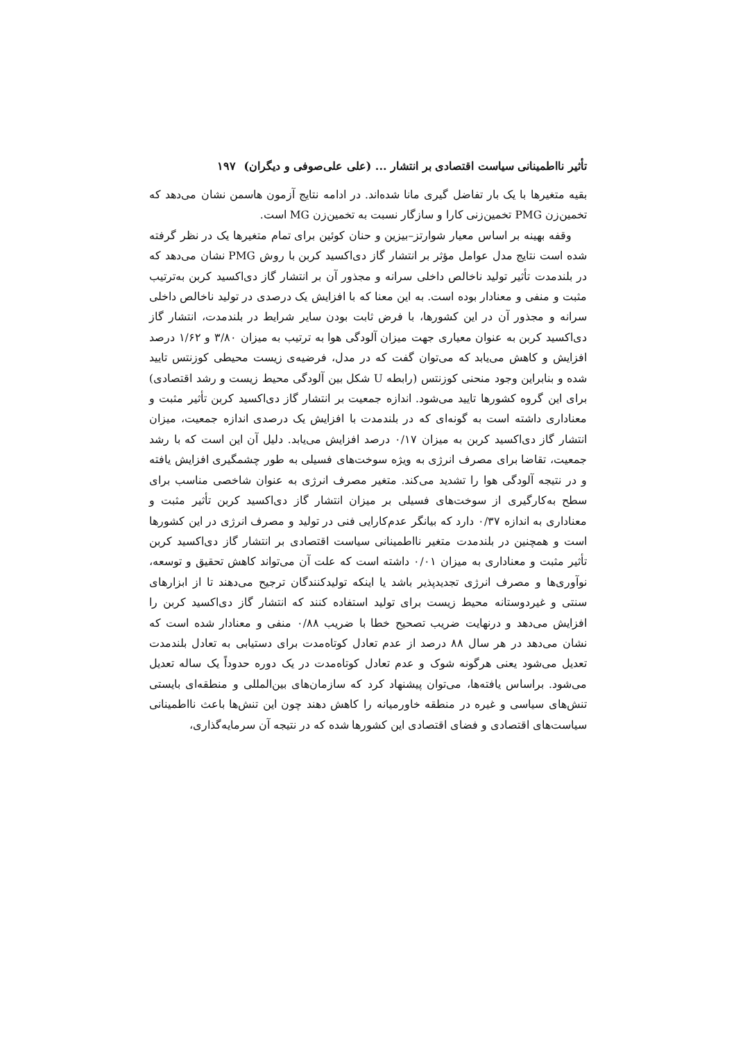تأثیر نااطمینانی سیاست اقتصادی بر انتشار ... (علی علی‌صوفی و دیگران) ۱۹۷
بقیه متغیرها با یک بار تفاضل گیری مانا شده‌اند. در ادامه نتایج آزمون هاسمن نشان می‌دهد که تخمین‌زن PMG تخمین‌زنی کارا و سازگار نسبت به تخمین‌زن MG است.
وقفه بهینه بر اساس معیار شوارتز–بیزین و حنان کوئین برای تمام متغیرها یک در نظر گرفته شده است نتایج مدل عوامل مؤثر بر انتشار گاز دی‌اکسید کربن با روش PMG نشان می‌دهد که در بلندمدت تأثیر تولید ناخالص داخلی سرانه و مجذور آن بر انتشار گاز دی‌اکسید کربن به‌ترتیب مثبت و منفی و معنادار بوده است. به این معنا که با افزایش یک درصدی در تولید ناخالص داخلی سرانه و مجذور آن در این کشورها، با فرض ثابت بودن سایر شرایط در بلندمدت، انتشار گاز دی‌اکسید کربن به عنوان معیاری جهت میزان آلودگی هوا به ترتیب به میزان ۳/۸۰ و ۱/۶۲ درصد افزایش و کاهش می‌یابد که می‌توان گفت که در مدل، فرضیه‌ی زیست محیطی کوزنتس تایید شده و بنابراین وجود منحنی کوزنتس (رابطه U شکل بین آلودگی محیط زیست و رشد اقتصادی) برای این گروه کشورها تایید می‌شود. اندازه جمعیت بر انتشار گاز دی‌اکسید کربن تأثیر مثبت و معناداری داشته است به گونه‌ای که در بلندمدت با افزایش یک درصدی اندازه جمعیت، میزان انتشار گاز دی‌اکسید کربن به میزان ۰/۱۷ درصد افزایش می‌یابد. دلیل آن این است که با رشد جمعیت، تقاضا برای مصرف انرژی به ویژه سوخت‌های فسیلی به طور چشمگیری افزایش یافته و در نتیجه آلودگی هوا را تشدید می‌کند. متغیر مصرف انرژی به عنوان شاخصی مناسب برای سطح به‌کارگیری از سوخت‌های فسیلی بر میزان انتشار گاز دی‌اکسید کربن تأثیر مثبت و معناداری به اندازه ۰/۳۷ دارد که بیانگر عدم‌کارایی فنی در تولید و مصرف انرژی در این کشورها است و همچنین در بلندمدت متغیر نااطمینانی سیاست اقتصادی بر انتشار گاز دی‌اکسید کربن تأثیر مثبت و معناداری به میزان ۰/۰۱ داشته است که علت آن می‌تواند کاهش تحقیق و توسعه، نوآوری‌ها و مصرف انرژی تجدیدپذیر باشد یا اینکه تولیدکنندگان ترجیح می‌دهند تا از ابزارهای سنتی و غیردوستانه محیط زیست برای تولید استفاده کنند که انتشار گاز دی‌اکسید کربن را افزایش می‌دهد و درنهایت ضریب تصحیح خطا با ضریب ۰/۸۸ منفی و معنادار شده است که نشان می‌دهد در هر سال ۸۸ درصد از عدم تعادل کوتاه‌مدت برای دستیابی به تعادل بلندمدت تعدیل می‌شود یعنی هرگونه شوک و عدم تعادل کوتاه‌مدت در یک دوره حدوداً یک ساله تعدیل می‌شود. براساس یافته‌ها، می‌توان پیشنهاد کرد که سازمان‌های بین‌المللی و منطقه‌ای بایستی تنش‌های سیاسی و غیره در منطقه خاورمیانه را کاهش دهند چون این تنش‌ها باعث نااطمینانی سیاست‌های اقتصادی و فضای اقتصادی این کشورها شده که در نتیجه آن سرمایه‌گذاری،